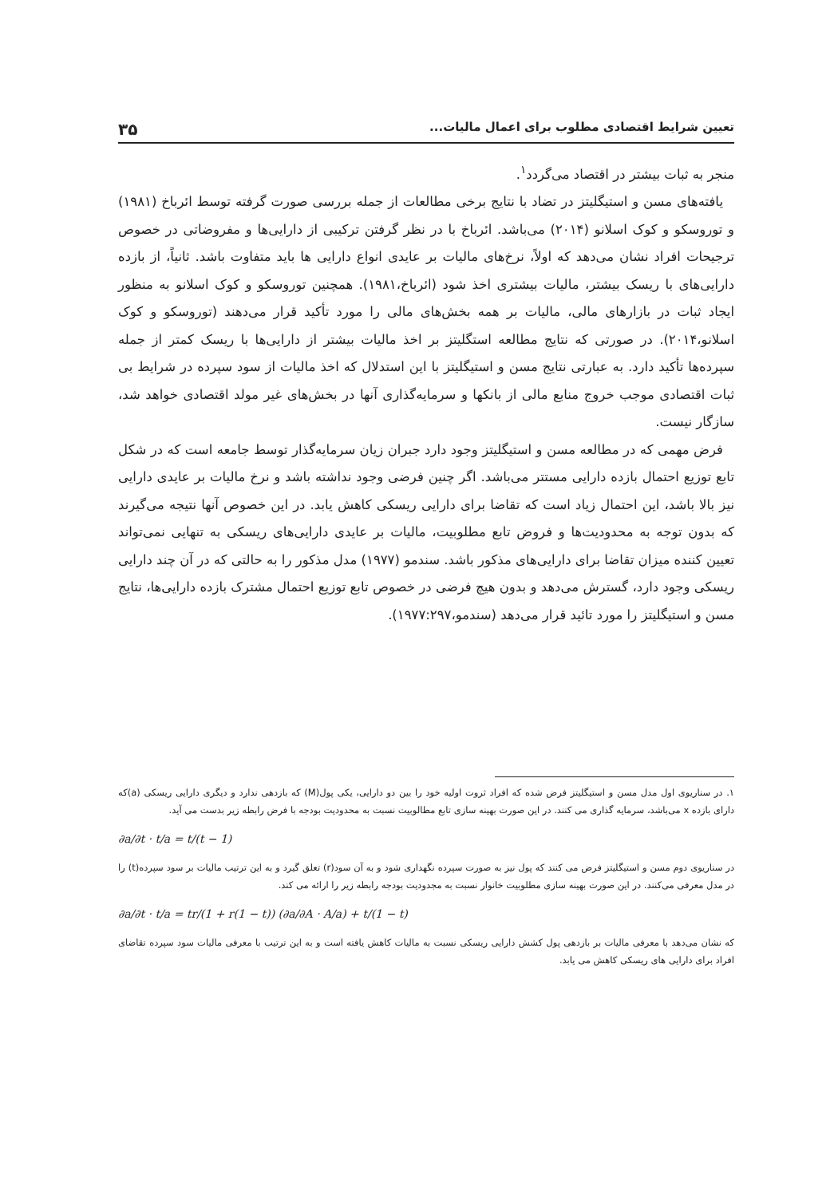تعیین شرایط اقتصادی مطلوب برای اعمال مالیات... ۳۵
منجر به ثبات بیشتر در اقتصاد می‌گردد<sup>۱</sup>.
یافته‌های مسن و استیگلیتز در تضاد با نتایج برخی مطالعات از جمله بررسی صورت گرفته توسط ائرباخ (۱۹۸۱) و توروسکو و کوک اسلانو (۲۰۱۴) می‌باشد. ائرباخ با در نظر گرفتن ترکیبی از دارایی‌ها و مفروضاتی در خصوص ترجیحات افراد نشان می‌دهد که اولاً، نرخ‌های مالیات بر عایدی انواع دارایی ها باید متفاوت باشد. ثانیاً، از بازده دارایی‌های با ریسک بیشتر، مالیات بیشتری اخذ شود (ائرباخ،۱۹۸۱). همچنین توروسکو و کوک اسلانو به منظور ایجاد ثبات در بازارهای مالی، مالیات بر همه بخش‌های مالی را مورد تأکید قرار می‌دهند (توروسکو و کوک اسلانو،۲۰۱۴). در صورتی که نتایج مطالعه استگلیتز بر اخذ مالیات بیشتر از دارایی‌ها با ریسک کمتر از جمله سپرده‌ها تأکید دارد. به عبارتی نتایج مسن و استیگلیتز با این استدلال که اخذ مالیات از سود سپرده در شرایط بی ثبات اقتصادی موجب خروج منابع مالی از بانکها و سرمایه‌گذاری آنها در بخش‌های غیر مولد اقتصادی خواهد شد، سازگار نیست.
فرض مهمی که در مطالعه مسن و استیگلیتز وجود دارد جبران زیان سرمایه‌گذار توسط جامعه است که در شکل تابع توزیع احتمال بازده دارایی مستتر می‌باشد. اگر چنین فرضی وجود نداشته باشد و نرخ مالیات بر عایدی دارایی نیز بالا باشد، این احتمال زیاد است که تقاضا برای دارایی ریسکی کاهش یابد. در این خصوص آنها نتیجه می‌گیرند که بدون توجه به محدودیت‌ها و فروض تابع مطلوبیت، مالیات بر عایدی دارایی‌های ریسکی به تنهایی نمی‌تواند تعیین کننده میزان تقاضا برای دارایی‌های مذکور باشد. سندمو (۱۹۷۷) مدل مذکور را به حالتی که در آن چند دارایی ریسکی وجود دارد، گسترش می‌دهد و بدون هیچ فرضی در خصوص تابع توزیع احتمال مشترک بازده دارایی‌ها، نتایج مسن و استیگلیتز را مورد تائید قرار می‌دهد (سندمو،۱۹۷۷:۲۹۷).
۱. در سناریوی اول مدل مسن و استیگلیتز فرض شده که افراد ثروت اولیه خود را بین دو دارایی، یکی پول(M) که بازدهی ندارد و دیگری دارایی ریسکی (a)که دارای بازده x می‌باشد، سرمایه گذاری می کنند. در این صورت بهینه سازی تابع مطالوبیت نسبت به محدودیت بودجه با فرض رابطه زیر بدست می آید.
∂a/∂t · t/a = t/(t − 1)
در سناریوی دوم مسن و استیگلیتز فرض می کنند که پول نیز به صورت سپرده نگهداری شود و به آن سود(r) تعلق گیرد و به این ترتیب مالیات بر سود سپرده(t) را در مدل معرفی می‌کنند. در این صورت بهینه سازی مطلوبیت خانوار نسبت به مجدودیت بودجه رابطه زیر را ارائه می کند.
∂a/∂t · t/a = tr/(1 + r(1 − t)) (∂a/∂A · A/a) + t/(1 − t)
که نشان می‌دهد با معرفی مالیات بر بازدهی پول کشش دارایی ریسکی نسبت به مالیات کاهش یافته است و به این ترتیب با معرفی مالیات سود سپرده تقاضای افراد برای دارایی های ریسکی کاهش می یابد.